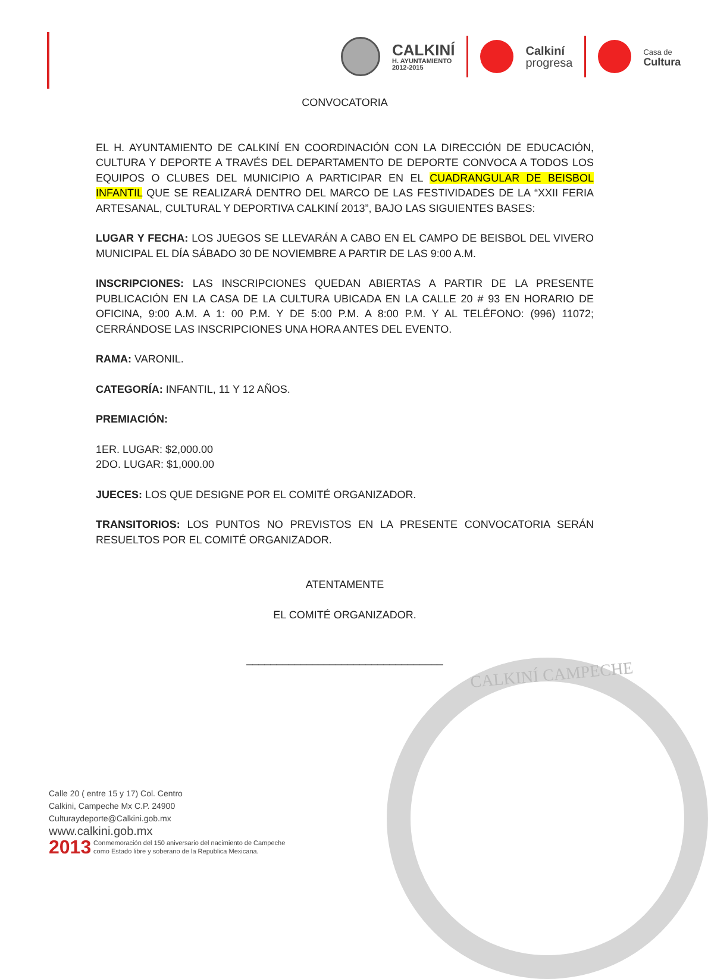CALKINÍ
H. AYUNTAMIENTO
2012-2015
Calkiní
progresa
Casa de
Cultura
CALKINÍ CAMPECHE
CONVOCATORIA
EL H. AYUNTAMIENTO DE CALKINÍ EN COORDINACIÓN CON LA DIRECCIÓN DE EDUCACIÓN, CULTURA Y DEPORTE A TRAVÉS DEL DEPARTAMENTO DE DEPORTE CONVOCA A TODOS LOS EQUIPOS O CLUBES DEL MUNICIPIO A PARTICIPAR EN EL CUADRANGULAR DE BEISBOL INFANTIL QUE SE REALIZARÁ DENTRO DEL MARCO DE LAS FESTIVIDADES DE LA “XXII FERIA ARTESANAL, CULTURAL Y DEPORTIVA CALKINÍ 2013”, BAJO LAS SIGUIENTES BASES:
LUGAR Y FECHA: LOS JUEGOS SE LLEVARÁN A CABO EN EL CAMPO DE BEISBOL DEL VIVERO MUNICIPAL EL DÍA SÁBADO 30 DE NOVIEMBRE A PARTIR DE LAS 9:00 A.M.
INSCRIPCIONES: LAS INSCRIPCIONES QUEDAN ABIERTAS A PARTIR DE LA PRESENTE PUBLICACIÓN EN LA CASA DE LA CULTURA UBICADA EN LA CALLE 20 # 93 EN HORARIO DE OFICINA, 9:00 A.M. A 1: 00 P.M. Y DE 5:00 P.M. A 8:00 P.M. Y AL TELÉFONO: (996) 11072; CERRÁNDOSE LAS INSCRIPCIONES UNA HORA ANTES DEL EVENTO.
RAMA: VARONIL.
CATEGORÍA: INFANTIL, 11 Y 12 AÑOS.
PREMIACIÓN:
1ER. LUGAR: $2,000.00
2DO. LUGAR: $1,000.00
JUECES: LOS QUE DESIGNE POR EL COMITÉ ORGANIZADOR.
TRANSITORIOS: LOS PUNTOS NO PREVISTOS EN LA PRESENTE CONVOCATORIA SERÁN RESUELTOS POR EL COMITÉ ORGANIZADOR.
ATENTAMENTE
EL COMITÉ ORGANIZADOR.
_________________________________
Calle 20 ( entre 15 y 17) Col. Centro
Calkini, Campeche Mx C.P. 24900
Culturaydeporte@Calkini.gob.mx
www.calkini.gob.mx
2013 Conmemoración del 150 aniversario del nacimiento de Campeche
como Estado libre y soberano de la Republica Mexicana.